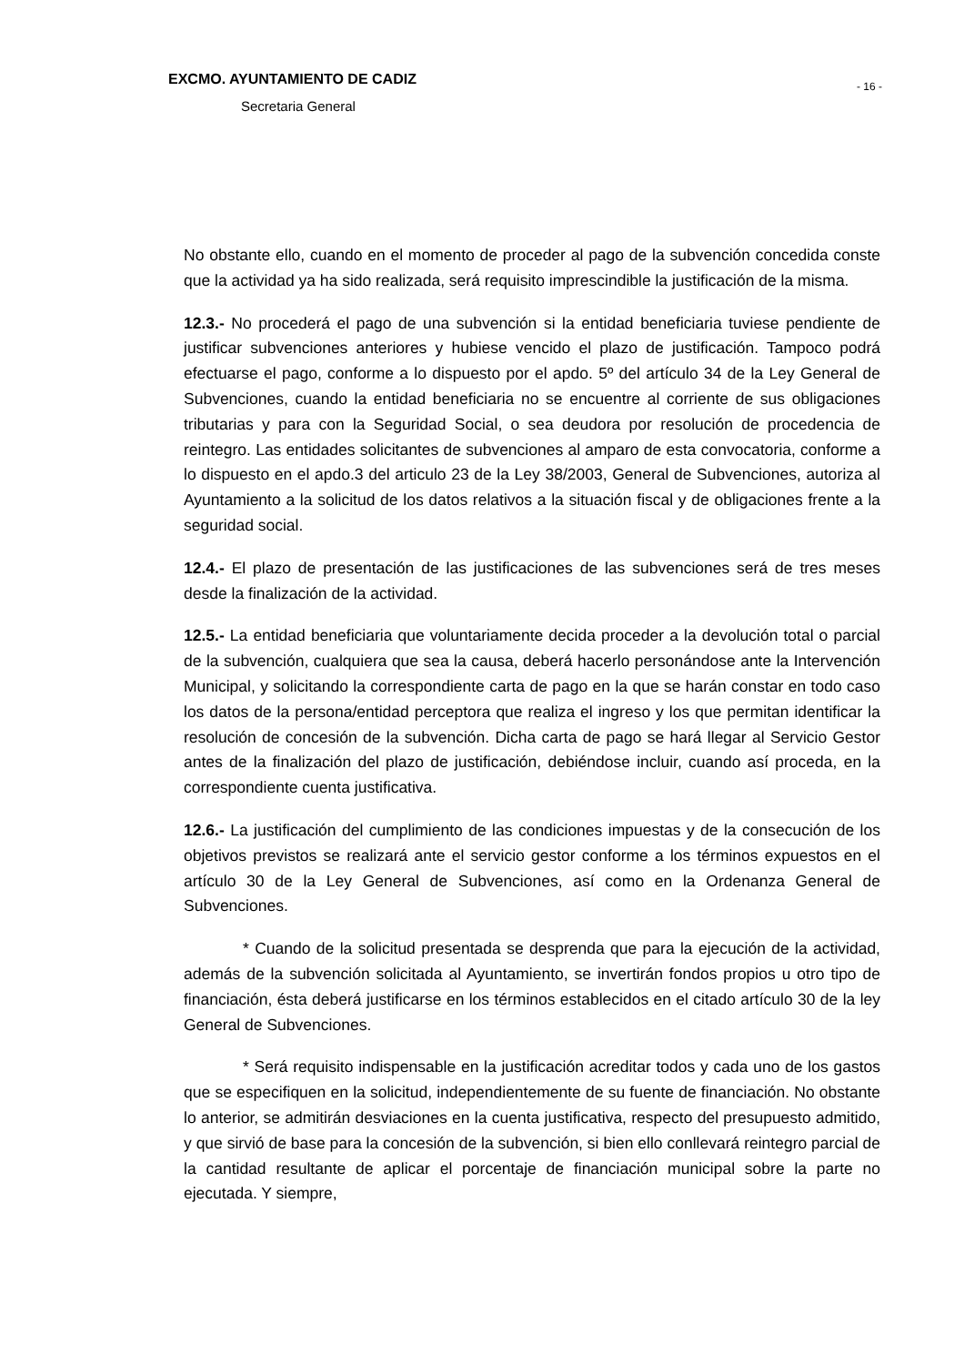EXCMO. AYUNTAMIENTO DE CADIZ
- 16 -
Secretaria General
No obstante ello, cuando en el momento de proceder al pago de la subvención concedida conste que la actividad ya ha sido realizada, será requisito imprescindible la justificación de la misma.
12.3.- No procederá el pago de una subvención si la entidad beneficiaria tuviese pendiente de justificar subvenciones anteriores y hubiese vencido el plazo de justificación. Tampoco podrá efectuarse el pago, conforme a lo dispuesto por el apdo. 5º del artículo 34 de la Ley General de Subvenciones, cuando la entidad beneficiaria no se encuentre al corriente de sus obligaciones tributarias y para con la Seguridad Social, o sea deudora por resolución de procedencia de reintegro. Las entidades solicitantes de subvenciones al amparo de esta convocatoria, conforme a lo dispuesto en el apdo.3 del articulo 23 de la Ley 38/2003, General de Subvenciones, autoriza al Ayuntamiento a la solicitud de los datos relativos a la situación fiscal y de obligaciones frente a la seguridad social.
12.4.- El plazo de presentación de las justificaciones de las subvenciones será de tres meses desde la finalización de la actividad.
12.5.- La entidad beneficiaria que voluntariamente decida proceder a la devolución total o parcial de la subvención, cualquiera que sea la causa, deberá hacerlo personándose ante la Intervención Municipal, y solicitando la correspondiente carta de pago en la que se harán constar en todo caso los datos de la persona/entidad perceptora que realiza el ingreso y los que permitan identificar la resolución de concesión de la subvención. Dicha carta de pago se hará llegar al Servicio Gestor antes de la finalización del plazo de justificación, debiéndose incluir, cuando así proceda, en la correspondiente cuenta justificativa.
12.6.- La justificación del cumplimiento de las condiciones impuestas y de la consecución de los objetivos previstos se realizará ante el servicio gestor conforme a los términos expuestos en el artículo 30 de la Ley General de Subvenciones, así como en la Ordenanza General de Subvenciones.
* Cuando de la solicitud presentada se desprenda que para la ejecución de la actividad, además de la subvención solicitada al Ayuntamiento, se invertirán fondos propios u otro tipo de financiación, ésta deberá justificarse en los términos establecidos en el citado artículo 30 de la ley General de Subvenciones.
* Será requisito indispensable en la justificación acreditar todos y cada uno de los gastos que se especifiquen en la solicitud, independientemente de su fuente de financiación. No obstante lo anterior, se admitirán desviaciones en la cuenta justificativa, respecto del presupuesto admitido, y que sirvió de base para la concesión de la subvención, si bien ello conllevará reintegro parcial de la cantidad resultante de aplicar el porcentaje de financiación municipal sobre la parte no ejecutada. Y siempre,